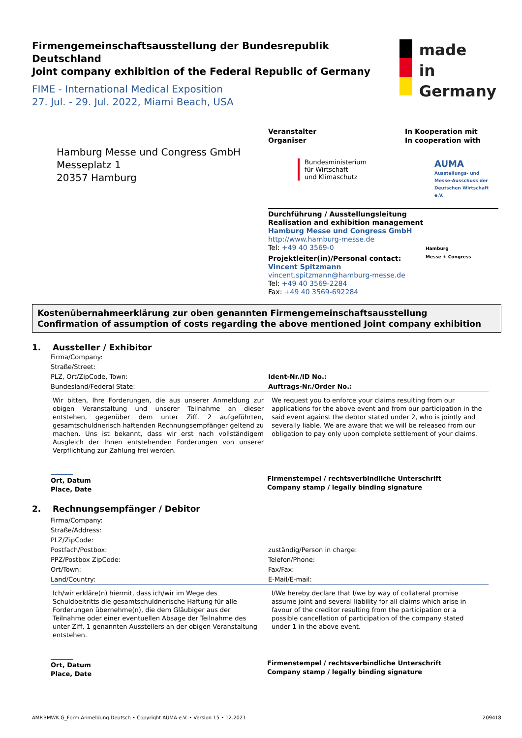Firmengemeinschaftsausstellung der Bundesrepublik Deutschland
Joint company exhibition of the Federal Republic of Germany
FIME - International Medical Exposition
27. Jul. - 29. Jul. 2022, Miami Beach, USA
made
in
Germany
Hamburg Messe und Congress GmbH
Messeplatz 1
20357 Hamburg
Veranstalter
Organiser
Bundesministerium
für Wirtschaft
und Klimaschutz
In Kooperation mit
In cooperation with
AUMA
Ausstellungs- und
Messe-Ausschuss der
Deutschen Wirtschaft e.V.
Durchführung / Ausstellungsleitung
Realisation and exhibition management
Hamburg Messe und Congress GmbH
http://www.hamburg-messe.de
Tel: +49 40 3569-0
Projektleiter(in)/Personal contact:
Vincent Spitzmann
vincent.spitzmann@hamburg-messe.de
Tel: +49 40 3569-2284
Fax: +49 40 3569-692284
Hamburg
Messe + Congress
Kostenübernahmeerklärung zur oben genannten Firmengemeinschaftsausstellung
Confirmation of assumption of costs regarding the above mentioned Joint company exhibition
1. Aussteller / Exhibitor
Firma/Company:
Straße/Street:
PLZ, Ort/ZipCode, Town:
Bundesland/Federal State:
Ident-Nr./ID No.:
Auftrags-Nr./Order No.:
Wir bitten, Ihre Forderungen, die aus unserer Anmeldung zur obigen Veranstaltung und unserer Teilnahme an dieser entstehen, gegenüber dem unter Ziff. 2 aufgeführten, gesamtschuldnerisch haftenden Rechnungsempfänger geltend zu machen. Uns ist bekannt, dass wir erst nach vollständigem Ausgleich der Ihnen entstehenden Forderungen von unserer Verpflichtung zur Zahlung frei werden.
We request you to enforce your claims resulting from our applications for the above event and from our participation in the said event against the debtor stated under 2, who is jointly and severally liable. We are aware that we will be released from our obligation to pay only upon complete settlement of your claims.
Ort, Datum
Place, Date
Firmenstempel / rechtsverbindliche Unterschrift
Company stamp / legally binding signature
2. Rechnungsempfänger / Debitor
Firma/Company:
Straße/Address:
PLZ/ZipCode:
Postfach/Postbox:
PPZ/Postbox ZipCode:
Ort/Town:
Land/Country:
zuständig/Person in charge:
Telefon/Phone:
Fax/Fax:
E-Mail/E-mail:
Ich/wir erkläre(n) hiermit, dass ich/wir im Wege des Schuldbeitritts die gesamtschuldnerische Haftung für alle Forderungen übernehme(n), die dem Gläubiger aus der Teilnahme oder einer eventuellen Absage der Teilnahme des unter Ziff. 1 genannten Ausstellers an der obigen Veranstaltung entstehen.
I/We hereby declare that I/we by way of collateral promise assume joint and several liability for all claims which arise in favour of the creditor resulting from the participation or a possible cancellation of participation of the company stated under 1 in the above event.
Ort, Datum
Place, Date
Firmenstempel / rechtsverbindliche Unterschrift
Company stamp / legally binding signature
AMP.BMWK.G_Form.Anmeldung.Deutsch • Copyright AUMA e.V. • Version 15 • 12.2021 209418